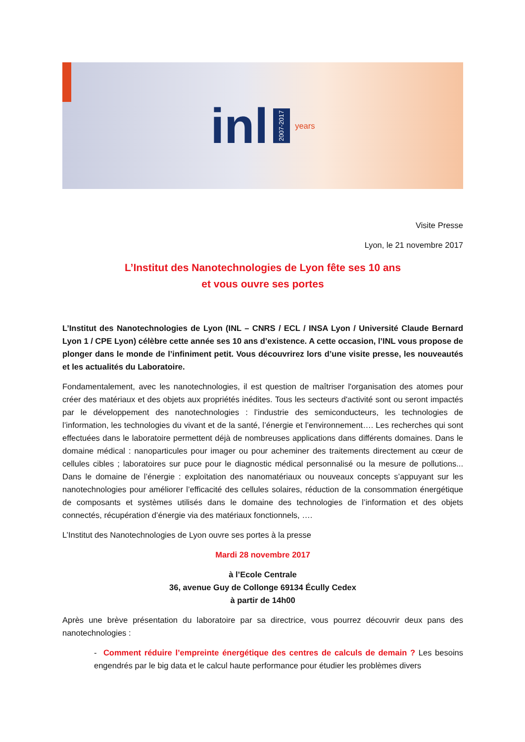inl 2007-2017 years
Visite Presse
Lyon, le 21 novembre 2017
L’Institut des Nanotechnologies de Lyon fête ses 10 ans
et vous ouvre ses portes
L’Institut des Nanotechnologies de Lyon (INL – CNRS / ECL / INSA Lyon / Université Claude Bernard Lyon 1 / CPE Lyon) célèbre cette année ses 10 ans d’existence. A cette occasion, l’INL vous propose de plonger dans le monde de l’infiniment petit. Vous découvrirez lors d’une visite presse, les nouveautés et les actualités du Laboratoire.
Fondamentalement, avec les nanotechnologies, il est question de maîtriser l'organisation des atomes pour créer des matériaux et des objets aux propriétés inédites. Tous les secteurs d'activité sont ou seront impactés par le développement des nanotechnologies : l’industrie des semiconducteurs, les technologies de l’information, les technologies du vivant et de la santé, l’énergie et l’environnement…. Les recherches qui sont effectuées dans le laboratoire permettent déjà de nombreuses applications dans différents domaines. Dans le domaine médical : nanoparticules pour imager ou pour acheminer des traitements directement au cœur de cellules cibles ; laboratoires sur puce pour le diagnostic médical personnalisé ou la mesure de pollutions... Dans le domaine de l’énergie : exploitation des nanomatériaux ou nouveaux concepts s’appuyant sur les nanotechnologies pour améliorer l’efficacité des cellules solaires, réduction de la consommation énergétique de composants et systèmes utilisés dans le domaine des technologies de l’information et des objets connectés, récupération d’énergie via des matériaux fonctionnels, ….
L’Institut des Nanotechnologies de Lyon ouvre ses portes à la presse
Mardi 28 novembre 2017
à l’Ecole Centrale
36, avenue Guy de Collonge 69134 Écully Cedex
à partir de 14h00
Après une brève présentation du laboratoire par sa directrice, vous pourrez découvrir deux pans des nanotechnologies :
- Comment réduire l’empreinte énergétique des centres de calculs de demain ? Les besoins engendrés par le big data et le calcul haute performance pour étudier les problèmes divers